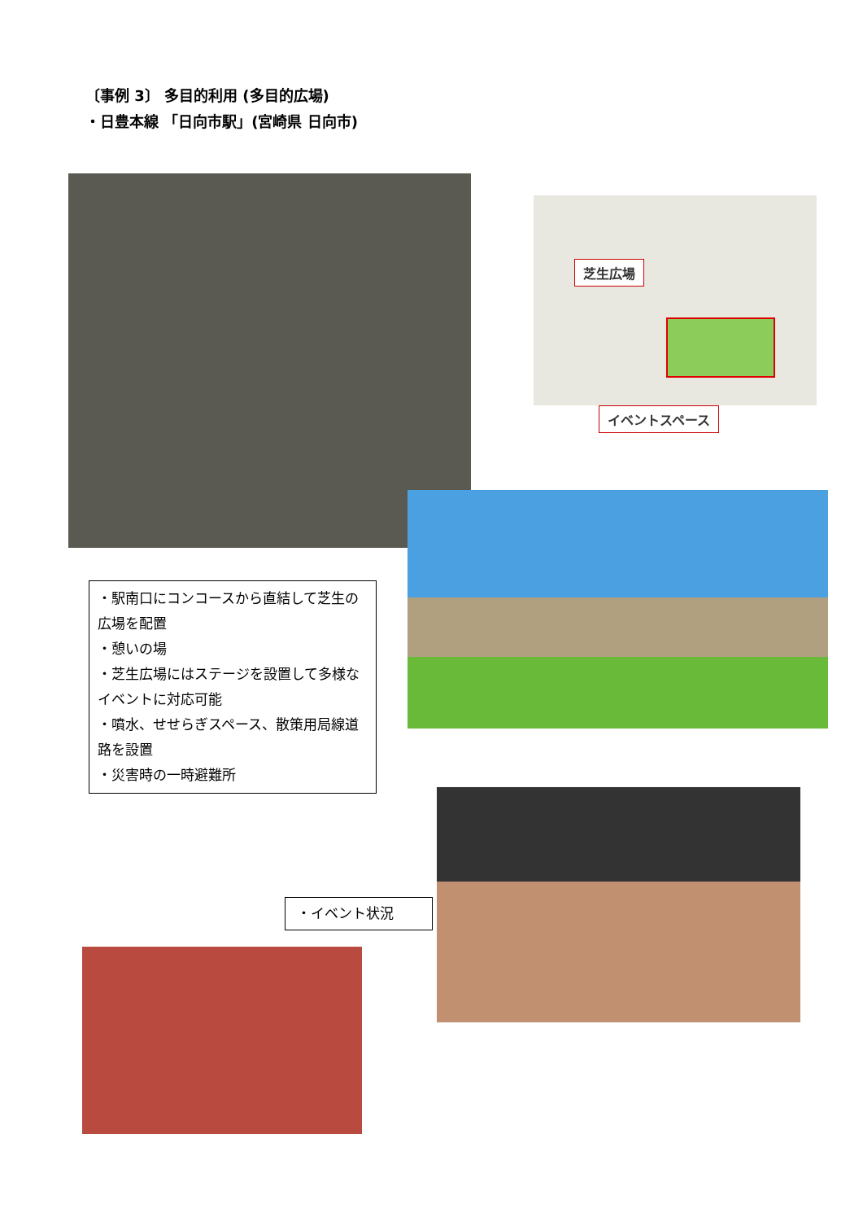〔事例 3〕 多目的利用 (多目的広場)
・日豊本線 「日向市駅」(宮崎県 日向市)
芝生広場
イベントスペース
・駅南口にコンコースから直結して芝生の広場を配置
・憩いの場
・芝生広場にはステージを設置して多様なイベントに対応可能
・噴水、せせらぎスペース、散策用局線道路を設置
・災害時の一時避難所
・イベント状況